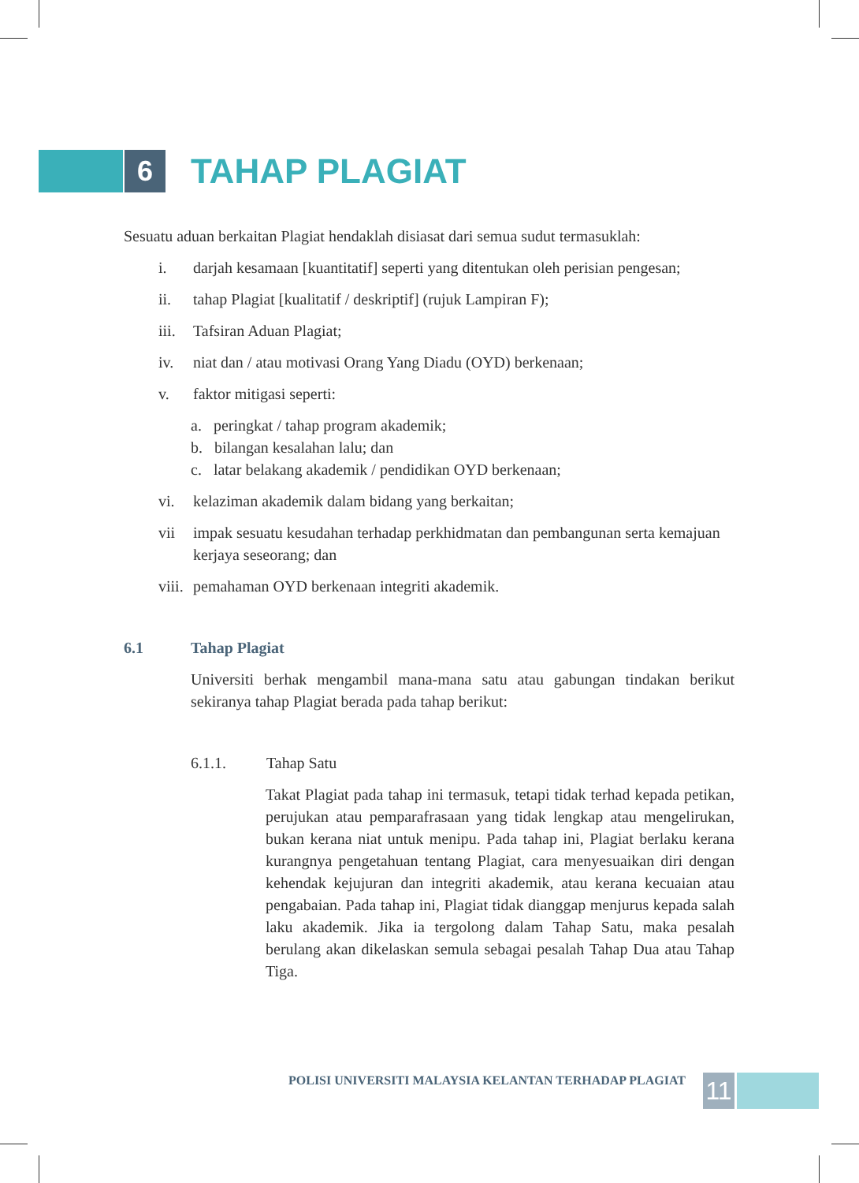6
TAHAP PLAGIAT
Sesuatu aduan berkaitan Plagiat hendaklah disiasat dari semua sudut termasuklah:
i. darjah kesamaan [kuantitatif] seperti yang ditentukan oleh perisian pengesan;
ii. tahap Plagiat [kualitatif / deskriptif] (rujuk Lampiran F);
iii. Tafsiran Aduan Plagiat;
iv. niat dan / atau motivasi Orang Yang Diadu (OYD) berkenaan;
v. faktor mitigasi seperti:
a. peringkat / tahap program akademik;
b. bilangan kesalahan lalu; dan
c. latar belakang akademik / pendidikan OYD berkenaan;
vi. kelaziman akademik dalam bidang yang berkaitan;
vii impak sesuatu kesudahan terhadap perkhidmatan dan pembangunan serta kemajuan kerjaya seseorang; dan
viii. pemahaman OYD berkenaan integriti akademik.
6.1 Tahap Plagiat
Universiti berhak mengambil mana-mana satu atau gabungan tindakan berikut sekiranya tahap Plagiat berada pada tahap berikut:
6.1.1. Tahap Satu
Takat Plagiat pada tahap ini termasuk, tetapi tidak terhad kepada petikan, perujukan atau pemparafrasaan yang tidak lengkap atau mengelirukan, bukan kerana niat untuk menipu. Pada tahap ini, Plagiat berlaku kerana kurangnya pengetahuan tentang Plagiat, cara menyesuaikan diri dengan kehendak kejujuran dan integriti akademik, atau kerana kecuaian atau pengabaian. Pada tahap ini, Plagiat tidak dianggap menjurus kepada salah laku akademik. Jika ia tergolong dalam Tahap Satu, maka pesalah berulang akan dikelaskan semula sebagai pesalah Tahap Dua atau Tahap Tiga.
POLISI UNIVERSITI MALAYSIA KELANTAN TERHADAP PLAGIAT
11